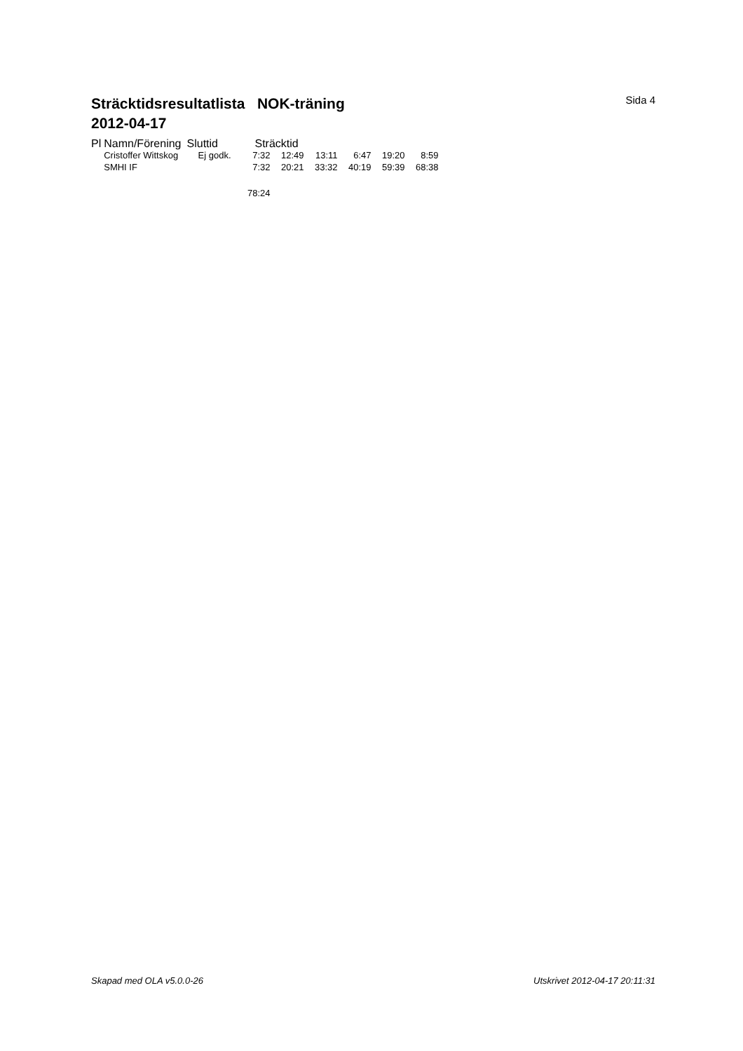Sträcktidsresultatlista NOK-träning
2012-04-17
Sida 4
| Pl | Namn/Förening | Sluttid | Sträcktid | | | | | |
| --- | --- | --- | --- | --- | --- | --- | --- | --- |
| | Cristoffer Wittskog | Ej godk. | 7:32 | 12:49 | 13:11 | 6:47 | 19:20 | 8:59 |
| | SMHI IF | | 7:32 | 20:21 | 33:32 | 40:19 | 59:39 | 68:38 |
| | | | 78:24 | | | | | |
Skapad med OLA v5.0.0-26 Utskrivet 2012-04-17 20:11:31